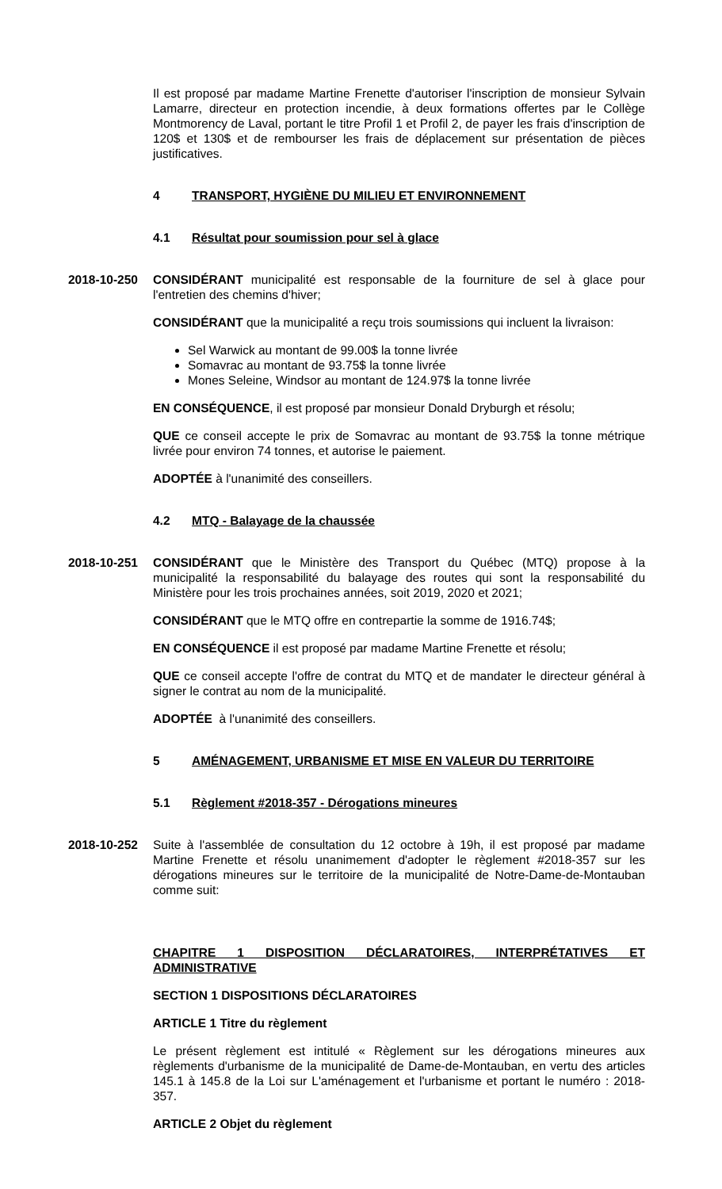Il est proposé par madame Martine Frenette d'autoriser l'inscription de monsieur Sylvain Lamarre, directeur en protection incendie, à deux formations offertes par le Collège Montmorency de Laval, portant le titre Profil 1 et Profil 2, de payer les frais d'inscription de 120$ et 130$ et de rembourser les frais de déplacement sur présentation de pièces justificatives.
4 TRANSPORT, HYGIÈNE DU MILIEU ET ENVIRONNEMENT
4.1 Résultat pour soumission pour sel à glace
2018-10-250 CONSIDÉRANT municipalité est responsable de la fourniture de sel à glace pour l'entretien des chemins d'hiver;
CONSIDÉRANT que la municipalité a reçu trois soumissions qui incluent la livraison:
Sel Warwick au montant de 99.00$ la tonne livrée
Somavrac au montant de 93.75$ la tonne livrée
Mones Seleine, Windsor au montant de 124.97$ la tonne livrée
EN CONSÉQUENCE, il est proposé par monsieur Donald Dryburgh et résolu;
QUE ce conseil accepte le prix de Somavrac au montant de 93.75$ la tonne métrique livrée pour environ 74 tonnes, et autorise le paiement.
ADOPTÉE à l'unanimité des conseillers.
4.2 MTQ - Balayage de la chaussée
2018-10-251 CONSIDÉRANT que le Ministère des Transport du Québec (MTQ) propose à la municipalité la responsabilité du balayage des routes qui sont la responsabilité du Ministère pour les trois prochaines années, soit 2019, 2020 et 2021;
CONSIDÉRANT que le MTQ offre en contrepartie la somme de 1916.74$;
EN CONSÉQUENCE il est proposé par madame Martine Frenette et résolu;
QUE ce conseil accepte l'offre de contrat du MTQ et de mandater le directeur général à signer le contrat au nom de la municipalité.
ADOPTÉE à l'unanimité des conseillers.
5 AMÉNAGEMENT, URBANISME ET MISE EN VALEUR DU TERRITOIRE
5.1 Règlement #2018-357 - Dérogations mineures
2018-10-252 Suite à l'assemblée de consultation du 12 octobre à 19h, il est proposé par madame Martine Frenette et résolu unanimement d'adopter le règlement #2018-357 sur les dérogations mineures sur le territoire de la municipalité de Notre-Dame-de-Montauban comme suit:
CHAPITRE 1 DISPOSITION DÉCLARATOIRES, INTERPRÉTATIVES ET ADMINISTRATIVE
SECTION 1 DISPOSITIONS DÉCLARATOIRES
ARTICLE 1 Titre du règlement
Le présent règlement est intitulé « Règlement sur les dérogations mineures aux règlements d'urbanisme de la municipalité de Dame-de-Montauban, en vertu des articles 145.1 à 145.8 de la Loi sur L'aménagement et l'urbanisme et portant le numéro : 2018-357.
ARTICLE 2 Objet du règlement